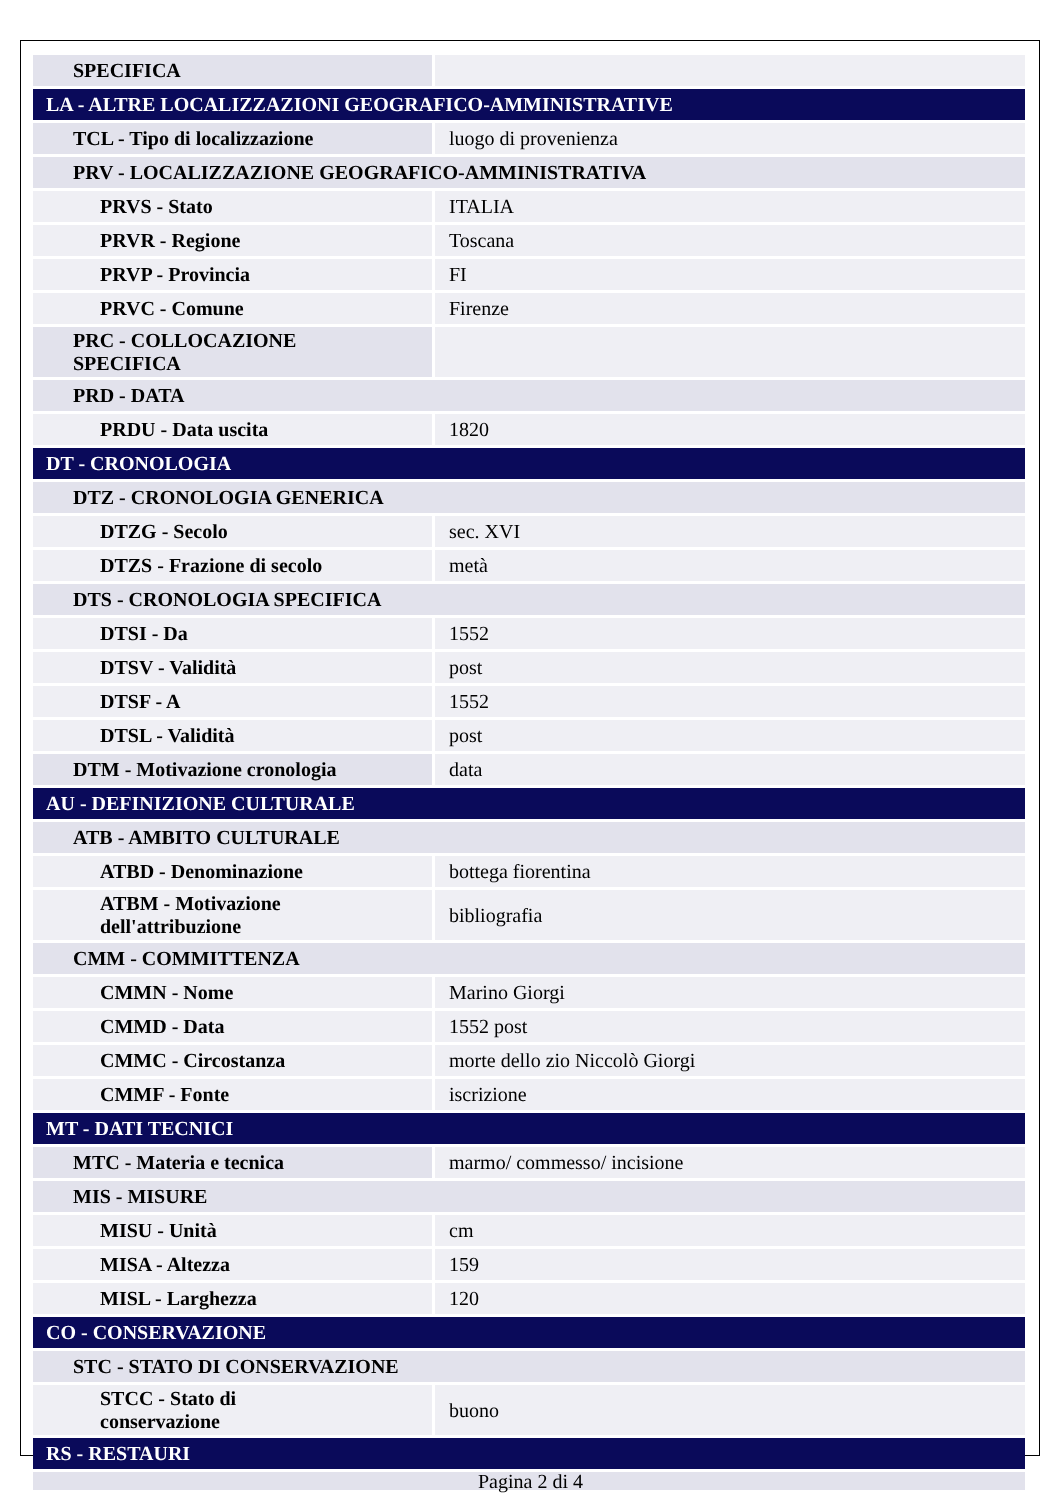| SPECIFICA | |
| LA - ALTRE LOCALIZZAZIONI GEOGRAFICO-AMMINISTRATIVE | |
| TCL - Tipo di localizzazione | luogo di provenienza |
| PRV - LOCALIZZAZIONE GEOGRAFICO-AMMINISTRATIVA | |
| PRVS - Stato | ITALIA |
| PRVR - Regione | Toscana |
| PRVP - Provincia | FI |
| PRVC - Comune | Firenze |
| PRC - COLLOCAZIONE SPECIFICA | |
| PRD - DATA | |
| PRDU - Data uscita | 1820 |
| DT - CRONOLOGIA | |
| DTZ - CRONOLOGIA GENERICA | |
| DTZG - Secolo | sec. XVI |
| DTZS - Frazione di secolo | metà |
| DTS - CRONOLOGIA SPECIFICA | |
| DTSI - Da | 1552 |
| DTSV - Validità | post |
| DTSF - A | 1552 |
| DTSL - Validità | post |
| DTM - Motivazione cronologia | data |
| AU - DEFINIZIONE CULTURALE | |
| ATB - AMBITO CULTURALE | |
| ATBD - Denominazione | bottega fiorentina |
| ATBM - Motivazione dell'attribuzione | bibliografia |
| CMM - COMMITTENZA | |
| CMMN - Nome | Marino Giorgi |
| CMMD - Data | 1552 post |
| CMMC - Circostanza | morte dello zio Niccolò Giorgi |
| CMMF - Fonte | iscrizione |
| MT - DATI TECNICI | |
| MTC - Materia e tecnica | marmo/ commesso/ incisione |
| MIS - MISURE | |
| MISU - Unità | cm |
| MISA - Altezza | 159 |
| MISL - Larghezza | 120 |
| CO - CONSERVAZIONE | |
| STC - STATO DI CONSERVAZIONE | |
| STCC - Stato di conservazione | buono |
| RS - RESTAURI | |
Pagina 2 di 4